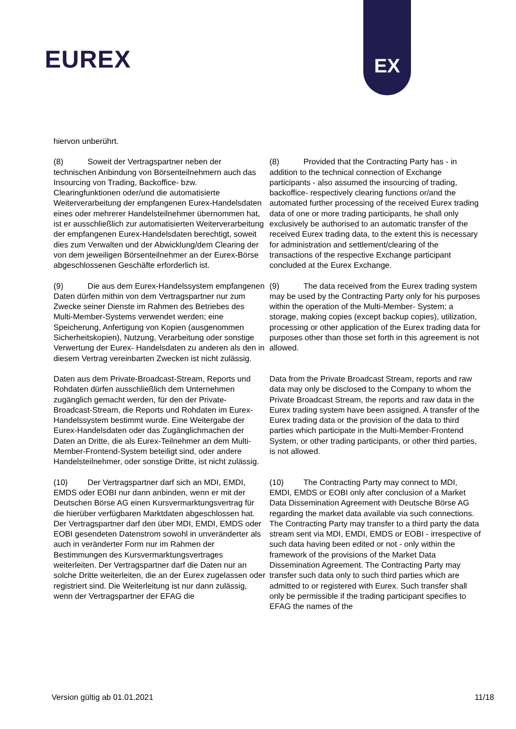EUREX
EX
hiervon unberührt.
(8) Soweit der Vertragspartner neben der technischen Anbindung von Börsenteilnehmern auch das Insourcing von Trading, Backoffice- bzw. Clearingfunktionen oder/und die automatisierte Weiterverarbeitung der empfangenen Eurex-Handelsdaten eines oder mehrerer Handelsteilnehmer übernommen hat, ist er ausschließlich zur automatisierten Weiterverarbeitung der empfangenen Eurex-Handelsdaten berechtigt, soweit dies zum Verwalten und der Abwicklung/dem Clearing der von dem jeweiligen Börsenteilnehmer an der Eurex-Börse abgeschlossenen Geschäfte erforderlich ist.
(8) Provided that the Contracting Party has - in addition to the technical connection of Exchange participants - also assumed the insourcing of trading, backoffice- respectively clearing functions or/and the automated further processing of the received Eurex trading data of one or more trading participants, he shall only exclusively be authorised to an automatic transfer of the received Eurex trading data, to the extent this is necessary for administration and settlement/clearing of the transactions of the respective Exchange participant concluded at the Eurex Exchange.
(9) Die aus dem Eurex-Handelssystem empfangenen Daten dürfen mithin von dem Vertragspartner nur zum Zwecke seiner Dienste im Rahmen des Betriebes des Multi-Member-Systems verwendet werden; eine Speicherung, Anfertigung von Kopien (ausgenommen Sicherheitskopien), Nutzung, Verarbeitung oder sonstige Verwertung der Eurex- Handelsdaten zu anderen als den in diesem Vertrag vereinbarten Zwecken ist nicht zulässig.
(9) The data received from the Eurex trading system may be used by the Contracting Party only for his purposes within the operation of the Multi-Member- System; a storage, making copies (except backup copies), utilization, processing or other application of the Eurex trading data for purposes other than those set forth in this agreement is not allowed.
Daten aus dem Private-Broadcast-Stream, Reports und Rohdaten dürfen ausschließlich dem Unternehmen zugänglich gemacht werden, für den der Private- Broadcast-Stream, die Reports und Rohdaten im Eurex-Handelssystem bestimmt wurde. Eine Weitergabe der Eurex-Handelsdaten oder das Zugänglichmachen der Daten an Dritte, die als Eurex-Teilnehmer an dem Multi-Member-Frontend-System beteiligt sind, oder andere Handelsteilnehmer, oder sonstige Dritte, ist nicht zulässig.
Data from the Private Broadcast Stream, reports and raw data may only be disclosed to the Company to whom the Private Broadcast Stream, the reports and raw data in the Eurex trading system have been assigned. A transfer of the Eurex trading data or the provision of the data to third parties which participate in the Multi-Member-Frontend System, or other trading participants, or other third parties, is not allowed.
(10) Der Vertragspartner darf sich an MDI, EMDI, EMDS oder EOBI nur dann anbinden, wenn er mit der Deutschen Börse AG einen Kursvermarktungsvertrag für die hierüber verfügbaren Marktdaten abgeschlossen hat. Der Vertragspartner darf den über MDI, EMDI, EMDS oder EOBI gesendeten Datenstrom sowohl in unveränderter als auch in veränderter Form nur im Rahmen der Bestimmungen des Kursvermarktungsvertrages weiterleiten. Der Vertragspartner darf die Daten nur an solche Dritte weiterleiten, die an der Eurex zugelassen oder registriert sind. Die Weiterleitung ist nur dann zulässig, wenn der Vertragspartner der EFAG die
(10) The Contracting Party may connect to MDI, EMDI, EMDS or EOBI only after conclusion of a Market Data Dissemination Agreement with Deutsche Börse AG regarding the market data available via such connections. The Contracting Party may transfer to a third party the data stream sent via MDI, EMDI, EMDS or EOBI - irrespective of such data having been edited or not - only within the framework of the provisions of the Market Data Dissemination Agreement. The Contracting Party may transfer such data only to such third parties which are admitted to or registered with Eurex. Such transfer shall only be permissible if the trading participant specifies to EFAG the names of the
Version gültig ab 01.01.2021 11/18